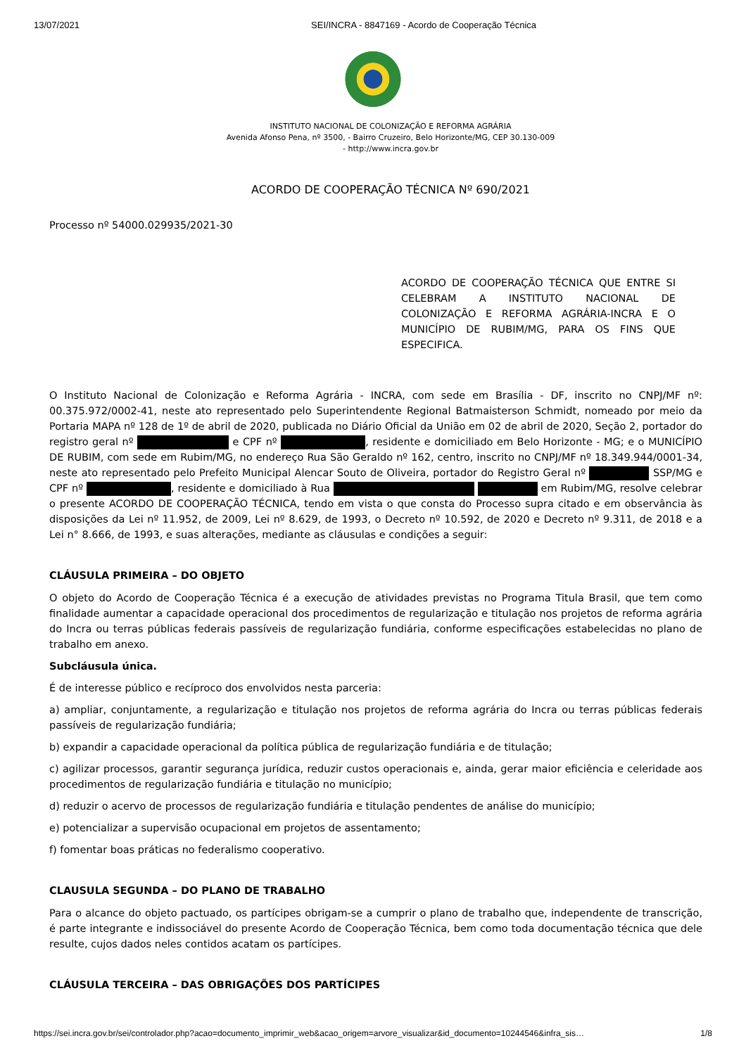13/07/2021 SEI/INCRA - 8847169 - Acordo de Cooperação Técnica
INSTITUTO NACIONAL DE COLONIZAÇÃO E REFORMA AGRÁRIA
Avenida Afonso Pena, nº 3500, - Bairro Cruzeiro, Belo Horizonte/MG, CEP 30.130-009
- http://www.incra.gov.br
ACORDO DE COOPERAÇÃO TÉCNICA Nº 690/2021
Processo nº 54000.029935/2021-30
ACORDO DE COOPERAÇÃO TÉCNICA QUE ENTRE SI CELEBRAM A INSTITUTO NACIONAL DE COLONIZAÇÃO E REFORMA AGRÁRIA-INCRA E O MUNICÍPIO DE RUBIM/MG, PARA OS FINS QUE ESPECIFICA.
O Instituto Nacional de Colonização e Reforma Agrária - INCRA, com sede em Brasília - DF, inscrito no CNPJ/MF nº: 00.375.972/0002-41, neste ato representado pelo Superintendente Regional Batmaisterson Schmidt, nomeado por meio da Portaria MAPA nº 128 de 1º de abril de 2020, publicada no Diário Oficial da União em 02 de abril de 2020, Seção 2, portador do registro geral nº e CPF nº , residente e domiciliado em Belo Horizonte - MG; e o MUNICÍPIO DE RUBIM, com sede em Rubim/MG, no endereço Rua São Geraldo nº 162, centro, inscrito no CNPJ/MF nº 18.349.944/0001-34, neste ato representado pelo Prefeito Municipal Alencar Souto de Oliveira, portador do Registro Geral nº SSP/MG e CPF nº , residente e domiciliado à Rua em Rubim/MG, resolve celebrar o presente ACORDO DE COOPERAÇÃO TÉCNICA, tendo em vista o que consta do Processo supra citado e em observância às disposições da Lei nº 11.952, de 2009, Lei nº 8.629, de 1993, o Decreto nº 10.592, de 2020 e Decreto nº 9.311, de 2018 e a Lei n° 8.666, de 1993, e suas alterações, mediante as cláusulas e condições a seguir:
CLÁUSULA PRIMEIRA – DO OBJETO
O objeto do Acordo de Cooperação Técnica é a execução de atividades previstas no Programa Titula Brasil, que tem como finalidade aumentar a capacidade operacional dos procedimentos de regularização e titulação nos projetos de reforma agrária do Incra ou terras públicas federais passíveis de regularização fundiária, conforme especificações estabelecidas no plano de trabalho em anexo.
Subcláusula única.
É de interesse público e recíproco dos envolvidos nesta parceria:
a) ampliar, conjuntamente, a regularização e titulação nos projetos de reforma agrária do Incra ou terras públicas federais passíveis de regularização fundiária;
b) expandir a capacidade operacional da política pública de regularização fundiária e de titulação;
c) agilizar processos, garantir segurança jurídica, reduzir custos operacionais e, ainda, gerar maior eficiência e celeridade aos procedimentos de regularização fundiária e titulação no município;
d) reduzir o acervo de processos de regularização fundiária e titulação pendentes de análise do município;
e) potencializar a supervisão ocupacional em projetos de assentamento;
f) fomentar boas práticas no federalismo cooperativo.
CLAUSULA SEGUNDA – DO PLANO DE TRABALHO
Para o alcance do objeto pactuado, os partícipes obrigam-se a cumprir o plano de trabalho que, independente de transcrição, é parte integrante e indissociável do presente Acordo de Cooperação Técnica, bem como toda documentação técnica que dele resulte, cujos dados neles contidos acatam os partícipes.
CLÁUSULA TERCEIRA – DAS OBRIGAÇÕES DOS PARTÍCIPES
https://sei.incra.gov.br/sei/controlador.php?acao=documento_imprimir_web&acao_origem=arvore_visualizar&id_documento=10244546&infra_sis… 1/8